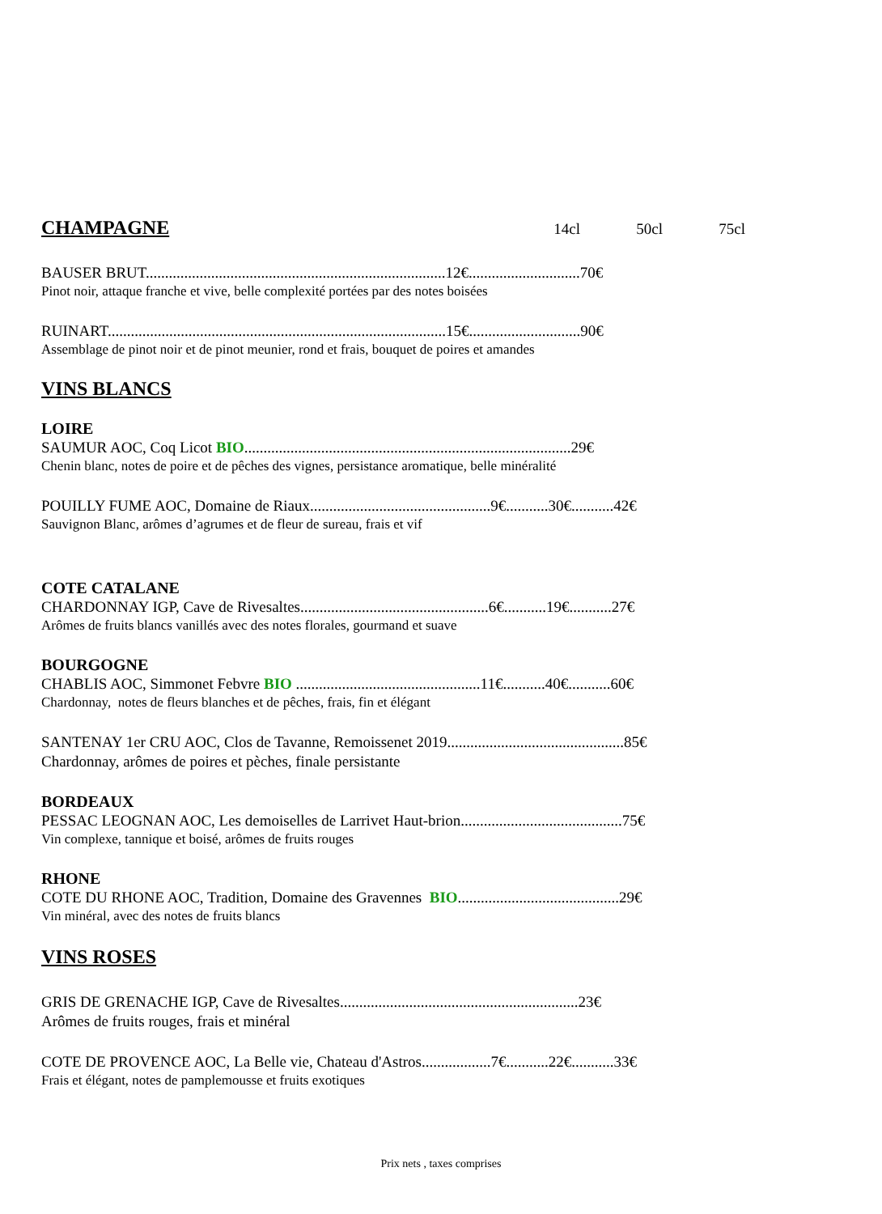CHAMPAGNE
14cl 50cl 75cl
BAUSER BRUT..............................................................................12€.............................70€
Pinot noir, attaque franche et vive, belle complexité portées par des notes boisées
RUINART........................................................................................15€.............................90€
Assemblage de pinot noir et de pinot meunier, rond et frais, bouquet de poires et amandes
VINS BLANCS
LOIRE
SAUMUR AOC, Coq Licot BIO.....................................................................................29€
Chenin blanc, notes de poire et de pêches des vignes, persistance aromatique, belle minéralité
POUILLY FUME AOC, Domaine de Riaux...............................................9€...........30€...........42€
Sauvignon Blanc, arômes d’agrumes et de fleur de sureau, frais et vif
COTE CATALANE
CHARDONNAY IGP, Cave de Rivesaltes.................................................6€...........19€...........27€
Arômes de fruits blancs vanillés avec des notes florales, gourmand et suave
BOURGOGNE
CHABLIS AOC, Simmonet Febvre BIO ................................................11€...........40€...........60€
Chardonnay, notes de fleurs blanches et de pêches, frais, fin et élégant
SANTENAY 1er CRU AOC, Clos de Tavanne, Remoissenet 2019..............................................85€
Chardonnay, arômes de poires et pèches, finale persistante
BORDEAUX
PESSAC LEOGNAN AOC, Les demoiselles de Larrivet Haut-brion..........................................75€
Vin complexe, tannique et boisé, arômes de fruits rouges
RHONE
COTE DU RHONE AOC, Tradition, Domaine des Gravennes BIO..........................................29€
Vin minéral, avec des notes de fruits blancs
VINS ROSES
GRIS DE GRENACHE IGP, Cave de Rivesaltes..............................................................23€
Arômes de fruits rouges, frais et minéral
COTE DE PROVENCE AOC, La Belle vie, Chateau d'Astros..................7€...........22€...........33€
Frais et élégant, notes de pamplemousse et fruits exotiques
Prix nets , taxes comprises